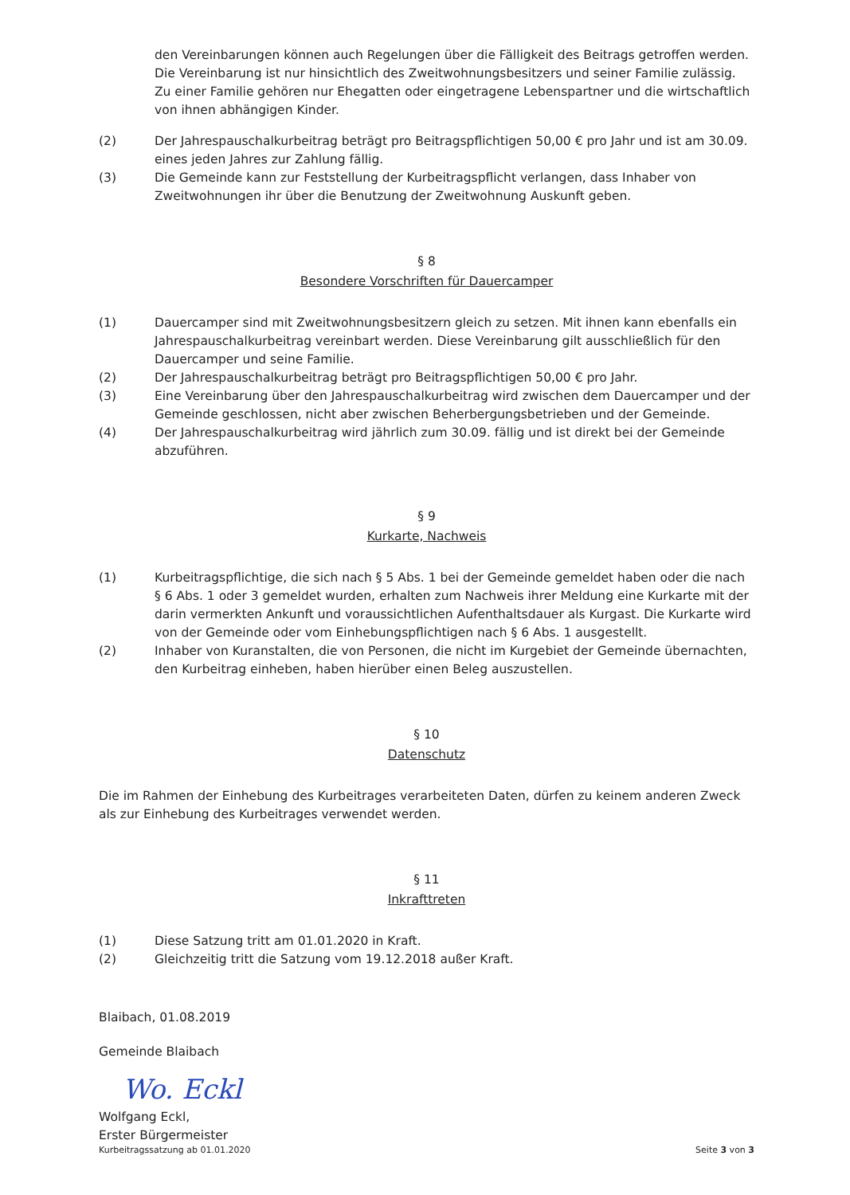den Vereinbarungen können auch Regelungen über die Fälligkeit des Beitrags getroffen werden. Die Vereinbarung ist nur hinsichtlich des Zweitwohnungsbesitzers und seiner Familie zulässig. Zu einer Familie gehören nur Ehegatten oder eingetragene Lebenspartner und die wirtschaftlich von ihnen abhängigen Kinder.
(2) Der Jahrespauschalkurbeitrag beträgt pro Beitragspflichtigen 50,00 € pro Jahr und ist am 30.09. eines jeden Jahres zur Zahlung fällig.
(3) Die Gemeinde kann zur Feststellung der Kurbeitragspflicht verlangen, dass Inhaber von Zweitwohnungen ihr über die Benutzung der Zweitwohnung Auskunft geben.
§ 8
Besondere Vorschriften für Dauercamper
(1) Dauercamper sind mit Zweitwohnungsbesitzern gleich zu setzen. Mit ihnen kann ebenfalls ein Jahrespauschalkurbeitrag vereinbart werden. Diese Vereinbarung gilt ausschließlich für den Dauercamper und seine Familie.
(2) Der Jahrespauschalkurbeitrag beträgt pro Beitragspflichtigen 50,00 € pro Jahr.
(3) Eine Vereinbarung über den Jahrespauschalkurbeitrag wird zwischen dem Dauercamper und der Gemeinde geschlossen, nicht aber zwischen Beherbergungsbetrieben und der Gemeinde.
(4) Der Jahrespauschalkurbeitrag wird jährlich zum 30.09. fällig und ist direkt bei der Gemeinde abzuführen.
§ 9
Kurkarte, Nachweis
(1) Kurbeitragspflichtige, die sich nach § 5 Abs. 1 bei der Gemeinde gemeldet haben oder die nach § 6 Abs. 1 oder 3 gemeldet wurden, erhalten zum Nachweis ihrer Meldung eine Kurkarte mit der darin vermerkten Ankunft und voraussichtlichen Aufenthaltsdauer als Kurgast. Die Kurkarte wird von der Gemeinde oder vom Einhebungspflichtigen nach § 6 Abs. 1 ausgestellt.
(2) Inhaber von Kuranstalten, die von Personen, die nicht im Kurgebiet der Gemeinde übernachten, den Kurbeitrag einheben, haben hierüber einen Beleg auszustellen.
§ 10
Datenschutz
Die im Rahmen der Einhebung des Kurbeitrages verarbeiteten Daten, dürfen zu keinem anderen Zweck als zur Einhebung des Kurbeitrages verwendet werden.
§ 11
Inkrafttreten
(1) Diese Satzung tritt am 01.01.2020 in Kraft.
(2) Gleichzeitig tritt die Satzung vom 19.12.2018 außer Kraft.
Blaibach, 01.08.2019
Gemeinde Blaibach
Wo. Eckl
Wolfgang Eckl,
Erster Bürgermeister
Kurbeitragssatzung ab 01.01.2020 Seite 3 von 3